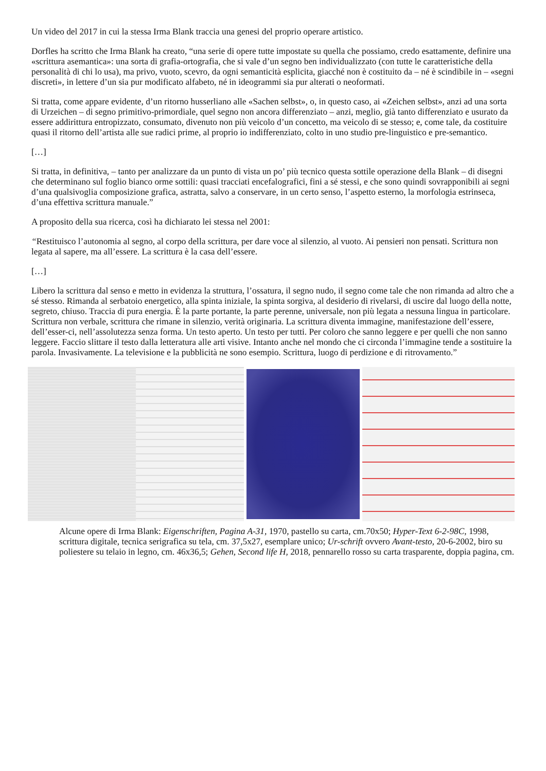Un video del 2017 in cui la stessa Irma Blank traccia una genesi del proprio operare artistico.
Dorfles ha scritto che Irma Blank ha creato, “una serie di opere tutte impostate su quella che possiamo, credo esattamente, definire una «scrittura asemantica»: una sorta di grafia-ortografia, che si vale d’un segno ben individualizzato (con tutte le caratteristiche della personalità di chi lo usa), ma privo, vuoto, scevro, da ogni semanticità esplicita, giacché non è costituito da – né è scindibile in – «segni discreti», in lettere d’un sia pur modificato alfabeto, né in ideogrammi sia pur alterati o neoformati.
Si tratta, come appare evidente, d’un ritorno husserliano alle «Sachen selbst», o, in questo caso, ai «Zeichen selbst», anzi ad una sorta di Urzeichen – di segno primitivo-primordiale, quel segno non ancora differenziato – anzi, meglio, già tanto differenziato e usurato da essere addirittura entropizzato, consumato, divenuto non più veicolo d’un concetto, ma veicolo di se stesso; e, come tale, da costituire quasi il ritorno dell’artista alle sue radici prime, al proprio io indifferenziato, colto in uno studio pre-linguistico e pre-semantico.
[…]
Si tratta, in definitiva, – tanto per analizzare da un punto di vista un po’ più tecnico questa sottile operazione della Blank – di disegni che determinano sul foglio bianco orme sottili: quasi tracciati encefalografici, fini a sé stessi, e che sono quindi sovrapponibili ai segni d’una qualsivoglia composizione grafica, astratta, salvo a conservare, in un certo senso, l’aspetto esterno, la morfologia estrinseca, d’una effettiva scrittura manuale.”
A proposito della sua ricerca, così ha dichiarato lei stessa nel 2001:
“Restituisco l’autonomia al segno, al corpo della scrittura, per dare voce al silenzio, al vuoto. Ai pensieri non pensati. Scrittura non legata al sapere, ma all’essere. La scrittura è la casa dell’essere.
[…]
Libero la scrittura dal senso e metto in evidenza la struttura, l’ossatura, il segno nudo, il segno come tale che non rimanda ad altro che a sé stesso. Rimanda al serbatoio energetico, alla spinta iniziale, la spinta sorgiva, al desiderio di rivelarsi, di uscire dal luogo della notte, segreto, chiuso. Traccia di pura energia. È la parte portante, la parte perenne, universale, non più legata a nessuna lingua in particolare. Scrittura non verbale, scrittura che rimane in silenzio, verità originaria. La scrittura diventa immagine, manifestazione dell’essere, dell’esser-ci, nell’assolutezza senza forma. Un testo aperto. Un testo per tutti. Per coloro che sanno leggere e per quelli che non sanno leggere. Faccio slittare il testo dalla letteratura alle arti visive. Intanto anche nel mondo che ci circonda l’immagine tende a sostituire la parola. Invasivamente. La televisione e la pubblicità ne sono esempio. Scrittura, luogo di perdizione e di ritrovamento.”
Alcune opere di Irma Blank: Eigenschriften, Pagina A-31, 1970, pastello su carta, cm.70x50; Hyper-Text 6-2-98C, 1998, scrittura digitale, tecnica serigrafica su tela, cm. 37,5x27, esemplare unico; Ur-schrift ovvero Avant-testo, 20-6-2002, biro su poliestere su telaio in legno, cm. 46x36,5; Gehen, Second life H, 2018, pennarello rosso su carta trasparente, doppia pagina, cm.